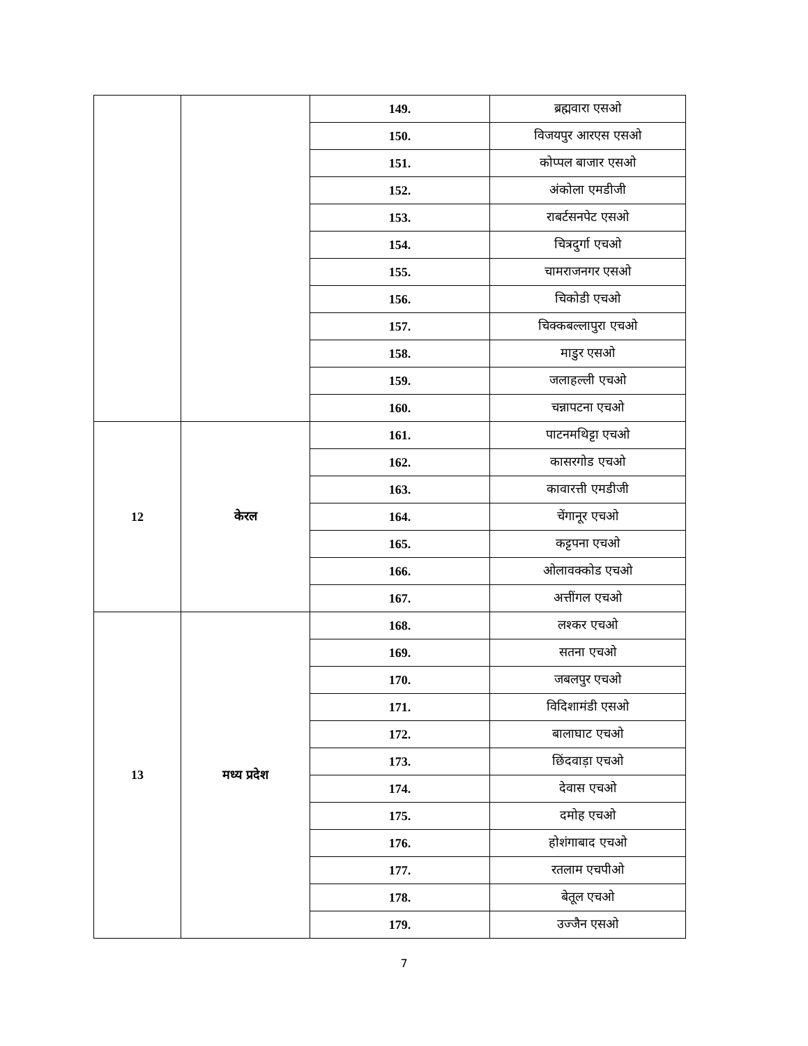| | | 149. | ब्रह्मवारा एसओ |
| | | 150. | विजयपुर आरएस एसओ |
| | | 151. | कोप्पल बाजार एसओ |
| | | 152. | अंकोला एमडीजी |
| | | 153. | राबर्टसनपेट एसओ |
| | | 154. | चित्रदुर्गा एचओ |
| | | 155. | चामराजनगर एसओ |
| | | 156. | चिकोडी एचओ |
| | | 157. | चिक्कबल्लापुरा एचओ |
| | | 158. | माडुर एसओ |
| | | 159. | जलाहल्ली एचओ |
| | | 160. | चन्नापटना एचओ |
| 12 | केरल | 161. | पाटनमथिट्टा एचओ |
| | | 162. | कासरगोड एचओ |
| | | 163. | कावारत्ती एमडीजी |
| | | 164. | चेंगानूर एचओ |
| | | 165. | कट्टपना एचओ |
| | | 166. | ओलावक्कोड एचओ |
| | | 167. | अत्तींगल एचओ |
| 13 | मध्य प्रदेश | 168. | लश्कर एचओ |
| | | 169. | सतना एचओ |
| | | 170. | जबलपुर एचओ |
| | | 171. | विदिशामंडी एसओ |
| | | 172. | बालाघाट एचओ |
| | | 173. | छिंदवाड़ा एचओ |
| | | 174. | देवास एचओ |
| | | 175. | दमोह एचओ |
| | | 176. | होशंगाबाद एचओ |
| | | 177. | रतलाम एचपीओ |
| | | 178. | बेतूल एचओ |
| | | 179. | उज्जैन एसओ |
7